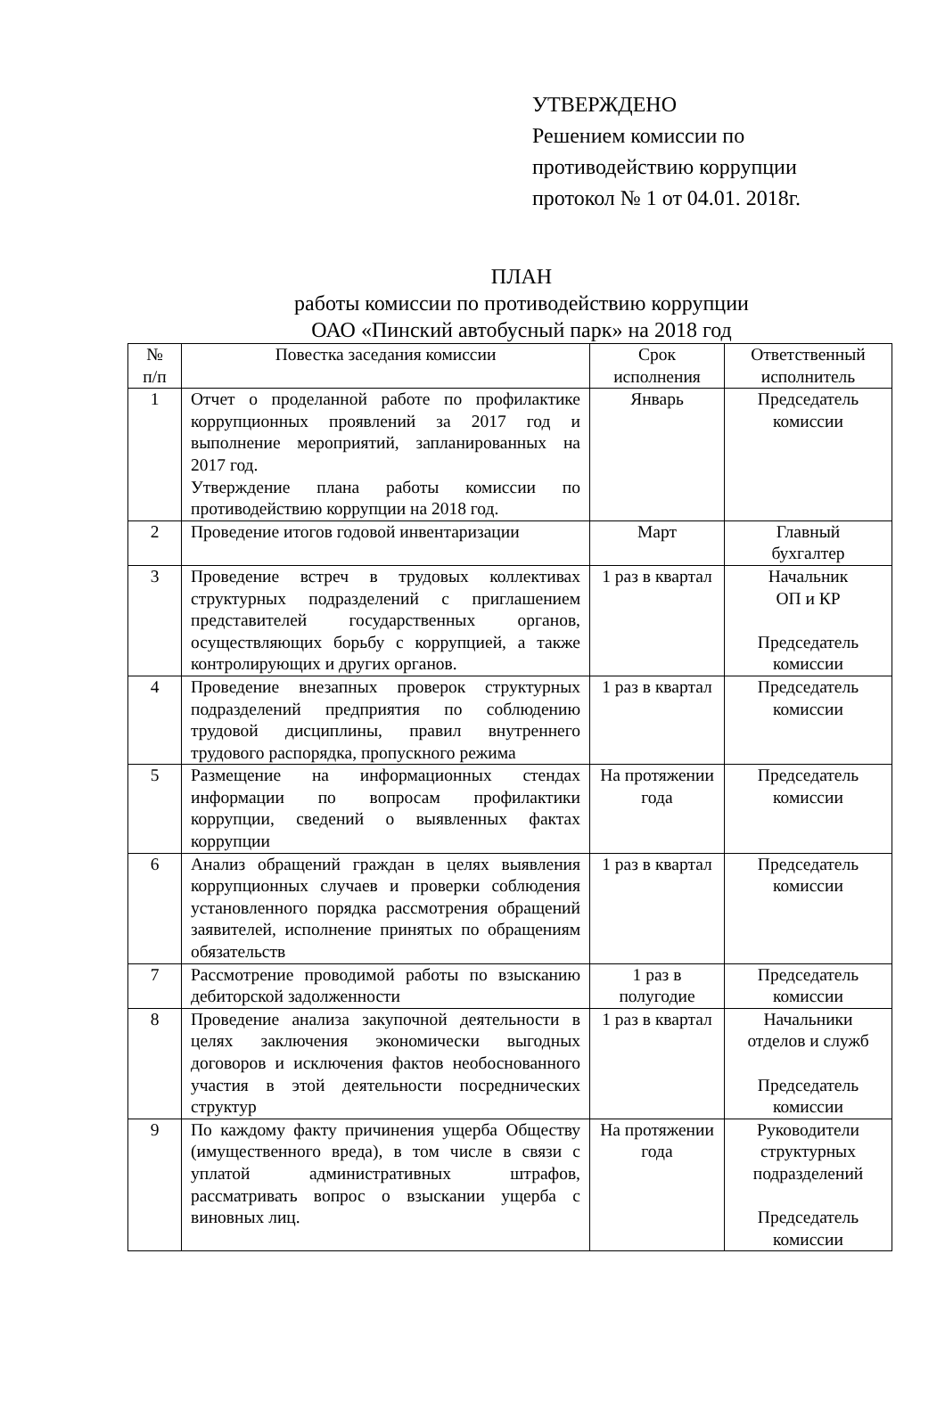УТВЕРЖДЕНО
Решением комиссии по
противодействию коррупции
протокол № 1 от 04.01. 2018г.
ПЛАН
работы комиссии по противодействию коррупции
ОАО «Пинский автобусный парк» на 2018 год
| № п/п | Повестка заседания комиссии | Срок исполнения | Ответственный исполнитель |
| --- | --- | --- | --- |
| 1 | Отчет о проделанной работе по профилактике коррупционных проявлений за 2017 год и выполнение мероприятий, запланированных на 2017 год. Утверждение плана работы комиссии по противодействию коррупции на 2018 год. | Январь | Председатель комиссии |
| 2 | Проведение итогов годовой инвентаризации | Март | Главный бухгалтер |
| 3 | Проведение встреч в трудовых коллективах структурных подразделений с приглашением представителей государственных органов, осуществляющих борьбу с коррупцией, а также контролирующих и других органов. | 1 раз в квартал | Начальник ОП и КР Председатель комиссии |
| 4 | Проведение внезапных проверок структурных подразделений предприятия по соблюдению трудовой дисциплины, правил внутреннего трудового распорядка, пропускного режима | 1 раз в квартал | Председатель комиссии |
| 5 | Размещение на информационных стендах информации по вопросам профилактики коррупции, сведений о выявленных фактах коррупции | На протяжении года | Председатель комиссии |
| 6 | Анализ обращений граждан в целях выявления коррупционных случаев и проверки соблюдения установленного порядка рассмотрения обращений заявителей, исполнение принятых по обращениям обязательств | 1 раз в квартал | Председатель комиссии |
| 7 | Рассмотрение проводимой работы по взысканию дебиторской задолженности | 1 раз в полугодие | Председатель комиссии |
| 8 | Проведение анализа закупочной деятельности в целях заключения экономически выгодных договоров и исключения фактов необоснованного участия в этой деятельности посреднических структур | 1 раз в квартал | Начальники отделов и служб Председатель комиссии |
| 9 | По каждому факту причинения ущерба Обществу (имущественного вреда), в том числе в связи с уплатой административных штрафов, рассматривать вопрос о взыскании ущерба с виновных лиц. | На протяжении года | Руководители структурных подразделений Председатель комиссии |